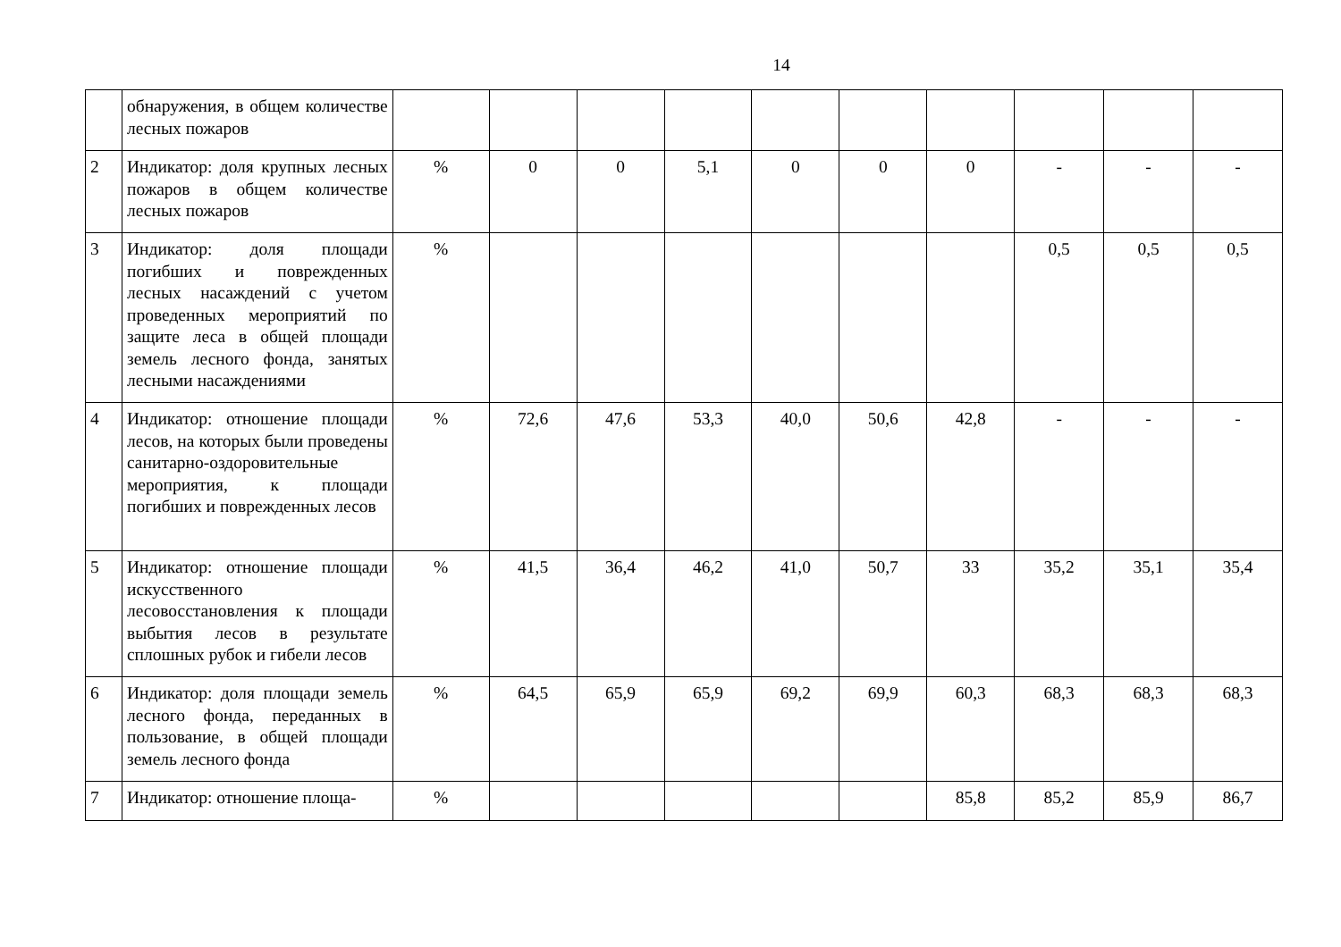14
| | обнаружения, в общем количестве лесных пожаров | | | | | | | | | | |
| 2 | Индикатор: доля крупных лесных пожаров в общем количестве лесных пожаров | % | 0 | 0 | 5,1 | 0 | 0 | 0 | - | - | - |
| 3 | Индикатор: доля площади погибших и поврежденных лесных насаждений с учетом проведенных мероприятий по защите леса в общей площади земель лесного фонда, занятых лесными насаждениями | % | | | | | | | 0,5 | 0,5 | 0,5 |
| 4 | Индикатор: отношение площади лесов, на которых были проведены санитарно-оздоровительные мероприятия, к площади погибших и поврежденных лесов | % | 72,6 | 47,6 | 53,3 | 40,0 | 50,6 | 42,8 | - | - | - |
| 5 | Индикатор: отношение площади искусственного лесовосстановления к площади выбытия лесов в результате сплошных рубок и гибели лесов | % | 41,5 | 36,4 | 46,2 | 41,0 | 50,7 | 33 | 35,2 | 35,1 | 35,4 |
| 6 | Индикатор: доля площади земель лесного фонда, переданных в пользование, в общей площади земель лесного фонда | % | 64,5 | 65,9 | 65,9 | 69,2 | 69,9 | 60,3 | 68,3 | 68,3 | 68,3 |
| 7 | Индикатор: отношение площа- | % | | | | | | 85,8 | 85,2 | 85,9 | 86,7 |